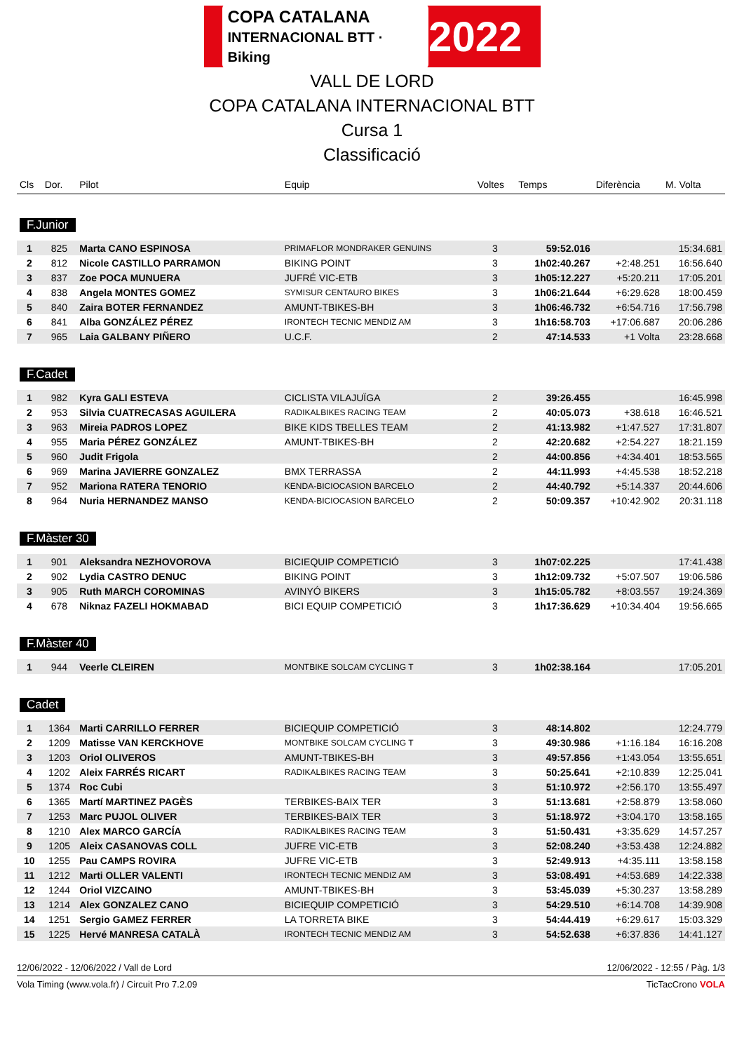COPA CATALANA
INTERNACIONAL BTT · Biking 2022
VALL DE LORD
COPA CATALANA INTERNACIONAL BTT
Cursa 1
Classificació
| Cls | Dor. | Pilot | Equip | Voltes | Temps | Diferència | M. Volta |
| --- | --- | --- | --- | --- | --- | --- | --- |
| F.Junior | | | | | | | |
| 1 | 825 | Marta CANO ESPINOSA | PRIMAFLOR MONDRAKER GENUINS | 3 | 59:52.016 | | 15:34.681 |
| 2 | 812 | Nicole CASTILLO PARRAMON | BIKING POINT | 3 | 1h02:40.267 | +2:48.251 | 16:56.640 |
| 3 | 837 | Zoe POCA MUNUERA | JUFRÉ VIC-ETB | 3 | 1h05:12.227 | +5:20.211 | 17:05.201 |
| 4 | 838 | Angela MONTES GOMEZ | SYMISUR CENTAURO BIKES | 3 | 1h06:21.644 | +6:29.628 | 18:00.459 |
| 5 | 840 | Zaira BOTER FERNANDEZ | AMUNT-TBIKES-BH | 3 | 1h06:46.732 | +6:54.716 | 17:56.798 |
| 6 | 841 | Alba GONZÁLEZ PÉREZ | IRONTECH TECNIC MENDIZ AM | 3 | 1h16:58.703 | +17:06.687 | 20:06.286 |
| 7 | 965 | Laia GALBANY PIÑERO | U.C.F. | 2 | 47:14.533 | +1 Volta | 23:28.668 |
| F.Cadet | | | | | | | |
| 1 | 982 | Kyra GALI ESTEVA | CICLISTA VILAJUÏGA | 2 | 39:26.455 | | 16:45.998 |
| 2 | 953 | Silvia CUATRECASAS AGUILERA | RADIKALBIKES RACING TEAM | 2 | 40:05.073 | +38.618 | 16:46.521 |
| 3 | 963 | Mireia PADROS LOPEZ | BIKE KIDS TBELLES TEAM | 2 | 41:13.982 | +1:47.527 | 17:31.807 |
| 4 | 955 | Maria PÉREZ GONZÁLEZ | AMUNT-TBIKES-BH | 2 | 42:20.682 | +2:54.227 | 18:21.159 |
| 5 | 960 | Judit Frigola | | 2 | 44:00.856 | +4:34.401 | 18:53.565 |
| 6 | 969 | Marina JAVIERRE GONZALEZ | BMX TERRASSA | 2 | 44:11.993 | +4:45.538 | 18:52.218 |
| 7 | 952 | Mariona RATERA TENORIO | KENDA-BICIOCASION BARCELO | 2 | 44:40.792 | +5:14.337 | 20:44.606 |
| 8 | 964 | Nuria HERNANDEZ MANSO | KENDA-BICIOCASION BARCELO | 2 | 50:09.357 | +10:42.902 | 20:31.118 |
| F.Màster 30 | | | | | | | |
| 1 | 901 | Aleksandra NEZHOVOROVA | BICIEQUIP COMPETICIÓ | 3 | 1h07:02.225 | | 17:41.438 |
| 2 | 902 | Lydia CASTRO DENUC | BIKING POINT | 3 | 1h12:09.732 | +5:07.507 | 19:06.586 |
| 3 | 905 | Ruth MARCH COROMINAS | AVINYÓ BIKERS | 3 | 1h15:05.782 | +8:03.557 | 19:24.369 |
| 4 | 678 | Niknaz FAZELI HOKMABAD | BICI EQUIP COMPETICIÓ | 3 | 1h17:36.629 | +10:34.404 | 19:56.665 |
| F.Màster 40 | | | | | | | |
| 1 | 944 | Veerle CLEIREN | MONTBIKE SOLCAM CYCLING T | 3 | 1h02:38.164 | | 17:05.201 |
| Cadet | | | | | | | |
| 1 | 1364 | Marti CARRILLO FERRER | BICIEQUIP COMPETICIÓ | 3 | 48:14.802 | | 12:24.779 |
| 2 | 1209 | Matisse VAN KERCKHOVE | MONTBIKE SOLCAM CYCLING T | 3 | 49:30.986 | +1:16.184 | 16:16.208 |
| 3 | 1203 | Oriol OLIVEROS | AMUNT-TBIKES-BH | 3 | 49:57.856 | +1:43.054 | 13:55.651 |
| 4 | 1202 | Aleix FARRÉS RICART | RADIKALBIKES RACING TEAM | 3 | 50:25.641 | +2:10.839 | 12:25.041 |
| 5 | 1374 | Roc Cubi | | 3 | 51:10.972 | +2:56.170 | 13:55.497 |
| 6 | 1365 | Martí MARTINEZ PAGÈS | TERBIKES-BAIX TER | 3 | 51:13.681 | +2:58.879 | 13:58.060 |
| 7 | 1253 | Marc PUJOL OLIVER | TERBIKES-BAIX TER | 3 | 51:18.972 | +3:04.170 | 13:58.165 |
| 8 | 1210 | Alex MARCO GARCÍA | RADIKALBIKES RACING TEAM | 3 | 51:50.431 | +3:35.629 | 14:57.257 |
| 9 | 1205 | Aleix CASANOVAS COLL | JUFRE VIC-ETB | 3 | 52:08.240 | +3:53.438 | 12:24.882 |
| 10 | 1255 | Pau CAMPS ROVIRA | JUFRE VIC-ETB | 3 | 52:49.913 | +4:35.111 | 13:58.158 |
| 11 | 1212 | Marti OLLER VALENTI | IRONTECH TECNIC MENDIZ AM | 3 | 53:08.491 | +4:53.689 | 14:22.338 |
| 12 | 1244 | Oriol VIZCAINO | AMUNT-TBIKES-BH | 3 | 53:45.039 | +5:30.237 | 13:58.289 |
| 13 | 1214 | Alex GONZALEZ CANO | BICIEQUIP COMPETICIÓ | 3 | 54:29.510 | +6:14.708 | 14:39.908 |
| 14 | 1251 | Sergio GAMEZ FERRER | LA TORRETA BIKE | 3 | 54:44.419 | +6:29.617 | 15:03.329 |
| 15 | 1225 | Hervé MANRESA CATALÀ | IRONTECH TECNIC MENDIZ AM | 3 | 54:52.638 | +6:37.836 | 14:41.127 |
12/06/2022 - 12/06/2022 / Vall de Lord 12/06/2022 - 12:55 / Pàg. 1/3
Vola Timing (www.vola.fr) / Circuit Pro 7.2.09 TicTacCrono VOLA